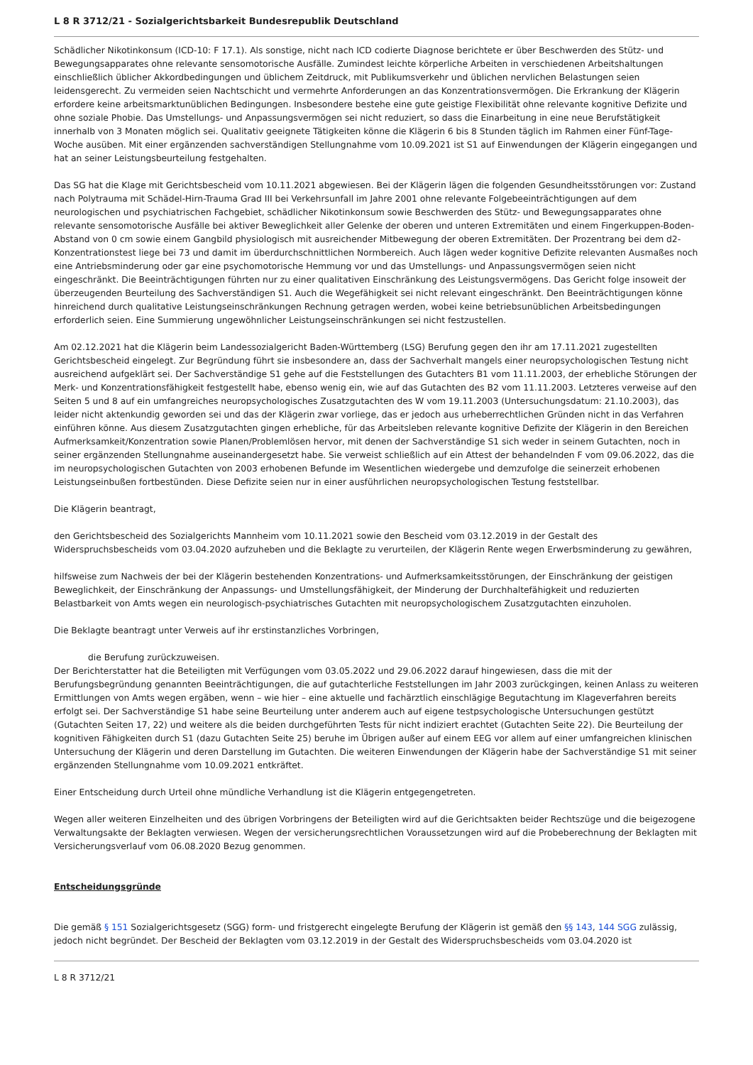L 8 R 3712/21 - Sozialgerichtsbarkeit Bundesrepublik Deutschland
Schädlicher Nikotinkonsum (ICD-10: F 17.1). Als sonstige, nicht nach ICD codierte Diagnose berichtete er über Beschwerden des Stütz- und Bewegungsapparates ohne relevante sensomotorische Ausfälle. Zumindest leichte körperliche Arbeiten in verschiedenen Arbeitshaltungen einschließlich üblicher Akkordbedingungen und üblichem Zeitdruck, mit Publikumsverkehr und üblichen nervlichen Belastungen seien leidensgerecht. Zu vermeiden seien Nachtschicht und vermehrte Anforderungen an das Konzentrationsvermögen. Die Erkrankung der Klägerin erfordere keine arbeitsmarktunüblichen Bedingungen. Insbesondere bestehe eine gute geistige Flexibilität ohne relevante kognitive Defizite und ohne soziale Phobie. Das Umstellungs- und Anpassungsvermögen sei nicht reduziert, so dass die Einarbeitung in eine neue Berufstätigkeit innerhalb von 3 Monaten möglich sei. Qualitativ geeignete Tätigkeiten könne die Klägerin 6 bis 8 Stunden täglich im Rahmen einer Fünf-Tage-Woche ausüben. Mit einer ergänzenden sachverständigen Stellungnahme vom 10.09.2021 ist S1 auf Einwendungen der Klägerin eingegangen und hat an seiner Leistungsbeurteilung festgehalten.
Das SG hat die Klage mit Gerichtsbescheid vom 10.11.2021 abgewiesen. Bei der Klägerin lägen die folgenden Gesundheitsstörungen vor: Zustand nach Polytrauma mit Schädel-Hirn-Trauma Grad III bei Verkehrsunfall im Jahre 2001 ohne relevante Folgebeeinträchtigungen auf dem neurologischen und psychiatrischen Fachgebiet, schädlicher Nikotinkonsum sowie Beschwerden des Stütz- und Bewegungsapparates ohne relevante sensomotorische Ausfälle bei aktiver Beweglichkeit aller Gelenke der oberen und unteren Extremitäten und einem Fingerkuppen-Boden-Abstand von 0 cm sowie einem Gangbild physiologisch mit ausreichender Mitbewegung der oberen Extremitäten. Der Prozentrang bei dem d2-Konzentrationstest liege bei 73 und damit im überdurchschnittlichen Normbereich. Auch lägen weder kognitive Defizite relevanten Ausmaßes noch eine Antriebsminderung oder gar eine psychomotorische Hemmung vor und das Umstellungs- und Anpassungsvermögen seien nicht eingeschränkt. Die Beeinträchtigungen führten nur zu einer qualitativen Einschränkung des Leistungsvermögens. Das Gericht folge insoweit der überzeugenden Beurteilung des Sachverständigen S1. Auch die Wegefähigkeit sei nicht relevant eingeschränkt. Den Beeinträchtigungen könne hinreichend durch qualitative Leistungseinschränkungen Rechnung getragen werden, wobei keine betriebsunüblichen Arbeitsbedingungen erforderlich seien. Eine Summierung ungewöhnlicher Leistungseinschränkungen sei nicht festzustellen.
Am 02.12.2021 hat die Klägerin beim Landessozialgericht Baden-Württemberg (LSG) Berufung gegen den ihr am 17.11.2021 zugestellten Gerichtsbescheid eingelegt. Zur Begründung führt sie insbesondere an, dass der Sachverhalt mangels einer neuropsychologischen Testung nicht ausreichend aufgeklärt sei. Der Sachverständige S1 gehe auf die Feststellungen des Gutachters B1 vom 11.11.2003, der erhebliche Störungen der Merk- und Konzentrationsfähigkeit festgestellt habe, ebenso wenig ein, wie auf das Gutachten des B2 vom 11.11.2003. Letzteres verweise auf den Seiten 5 und 8 auf ein umfangreiches neuropsychologisches Zusatzgutachten des W vom 19.11.2003 (Untersuchungsdatum: 21.10.2003), das leider nicht aktenkundig geworden sei und das der Klägerin zwar vorliege, das er jedoch aus urheberrechtlichen Gründen nicht in das Verfahren einführen könne. Aus diesem Zusatzgutachten gingen erhebliche, für das Arbeitsleben relevante kognitive Defizite der Klägerin in den Bereichen Aufmerksamkeit/Konzentration sowie Planen/Problemlösen hervor, mit denen der Sachverständige S1 sich weder in seinem Gutachten, noch in seiner ergänzenden Stellungnahme auseinandergesetzt habe. Sie verweist schließlich auf ein Attest der behandelnden F vom 09.06.2022, das die im neuropsychologischen Gutachten von 2003 erhobenen Befunde im Wesentlichen wiedergebe und demzufolge die seinerzeit erhobenen Leistungseinbußen fortbestünden. Diese Defizite seien nur in einer ausführlichen neuropsychologischen Testung feststellbar.
Die Klägerin beantragt,
den Gerichtsbescheid des Sozialgerichts Mannheim vom 10.11.2021 sowie den Bescheid vom 03.12.2019 in der Gestalt des Widerspruchsbescheids vom 03.04.2020 aufzuheben und die Beklagte zu verurteilen, der Klägerin Rente wegen Erwerbsminderung zu gewähren,
hilfsweise zum Nachweis der bei der Klägerin bestehenden Konzentrations- und Aufmerksamkeitsstörungen, der Einschränkung der geistigen Beweglichkeit, der Einschränkung der Anpassungs- und Umstellungsfähigkeit, der Minderung der Durchhaltefähigkeit und reduzierten Belastbarkeit von Amts wegen ein neurologisch-psychiatrisches Gutachten mit neuropsychologischem Zusatzgutachten einzuholen.
Die Beklagte beantragt unter Verweis auf ihr erstinstanzliches Vorbringen,
die Berufung zurückzuweisen.
Der Berichterstatter hat die Beteiligten mit Verfügungen vom 03.05.2022 und 29.06.2022 darauf hingewiesen, dass die mit der Berufungsbegründung genannten Beeinträchtigungen, die auf gutachterliche Feststellungen im Jahr 2003 zurückgingen, keinen Anlass zu weiteren Ermittlungen von Amts wegen ergäben, wenn – wie hier – eine aktuelle und fachärztlich einschlägige Begutachtung im Klageverfahren bereits erfolgt sei. Der Sachverständige S1 habe seine Beurteilung unter anderem auch auf eigene testpsychologische Untersuchungen gestützt (Gutachten Seiten 17, 22) und weitere als die beiden durchgeführten Tests für nicht indiziert erachtet (Gutachten Seite 22). Die Beurteilung der kognitiven Fähigkeiten durch S1 (dazu Gutachten Seite 25) beruhe im Übrigen außer auf einem EEG vor allem auf einer umfangreichen klinischen Untersuchung der Klägerin und deren Darstellung im Gutachten. Die weiteren Einwendungen der Klägerin habe der Sachverständige S1 mit seiner ergänzenden Stellungnahme vom 10.09.2021 entkräftet.
Einer Entscheidung durch Urteil ohne mündliche Verhandlung ist die Klägerin entgegengetreten.
Wegen aller weiteren Einzelheiten und des übrigen Vorbringens der Beteiligten wird auf die Gerichtsakten beider Rechtszüge und die beigezogene Verwaltungsakte der Beklagten verwiesen. Wegen der versicherungsrechtlichen Voraussetzungen wird auf die Probeberechnung der Beklagten mit Versicherungsverlauf vom 06.08.2020 Bezug genommen.
Entscheidungsgründe
Die gemäß § 151 Sozialgerichtsgesetz (SGG) form- und fristgerecht eingelegte Berufung der Klägerin ist gemäß den §§ 143, 144 SGG zulässig, jedoch nicht begründet. Der Bescheid der Beklagten vom 03.12.2019 in der Gestalt des Widerspruchsbescheids vom 03.04.2020 ist
L 8 R 3712/21